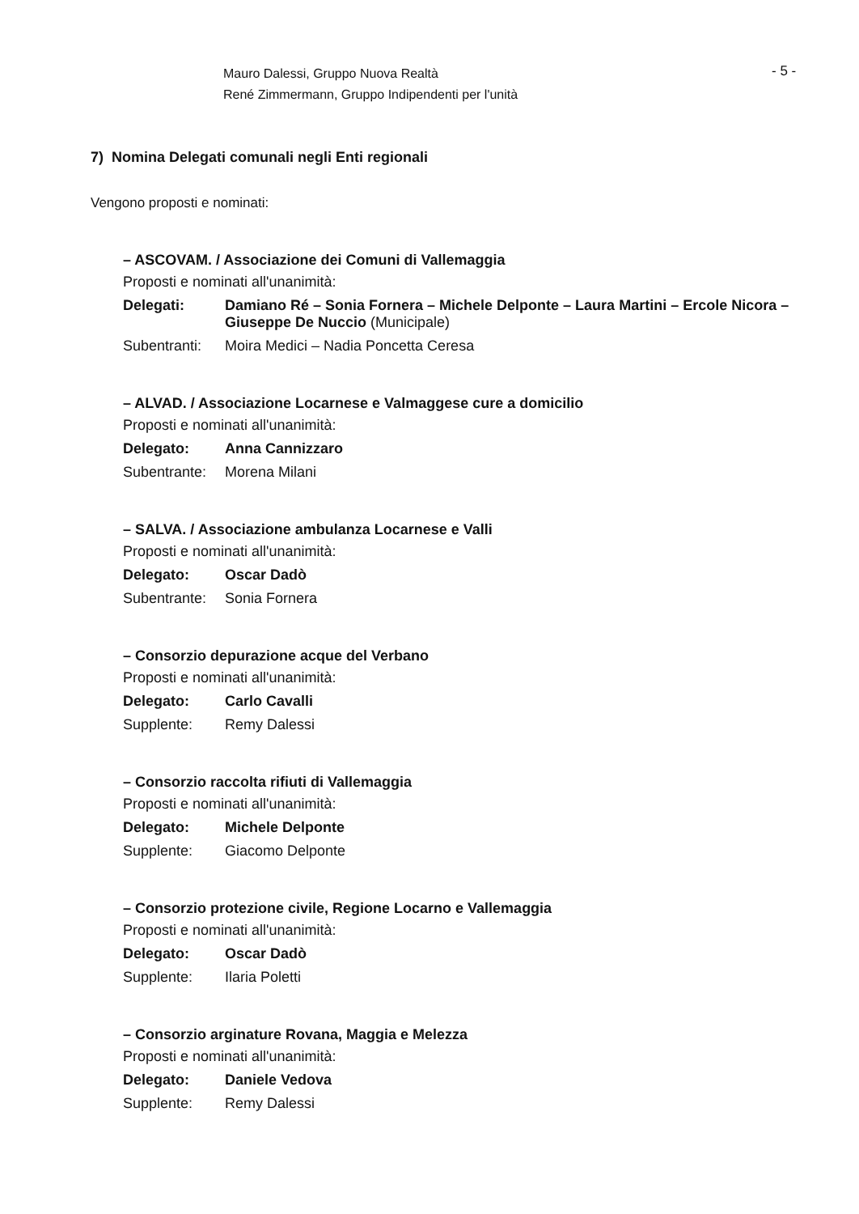Mauro Dalessi, Gruppo Nuova Realtà
René Zimmermann, Gruppo Indipendenti per l'unità
- 5 -
7) Nomina Delegati comunali negli Enti regionali
Vengono proposti e nominati:
– ASCOVAM. / Associazione dei Comuni di Vallemaggia
Proposti e nominati all'unanimità:
Delegati: Damiano Ré – Sonia Fornera – Michele Delponte – Laura Martini – Ercole Nicora – Giuseppe De Nuccio (Municipale)
Subentranti: Moira Medici – Nadia Poncetta Ceresa
– ALVAD. / Associazione Locarnese e Valmaggese cure a domicilio
Proposti e nominati all'unanimità:
Delegato: Anna Cannizzaro
Subentrante: Morena Milani
– SALVA. / Associazione ambulanza Locarnese e Valli
Proposti e nominati all'unanimità:
Delegato: Oscar Dadò
Subentrante: Sonia Fornera
– Consorzio depurazione acque del Verbano
Proposti e nominati all'unanimità:
Delegato: Carlo Cavalli
Supplente: Remy Dalessi
– Consorzio raccolta rifiuti di Vallemaggia
Proposti e nominati all'unanimità:
Delegato: Michele Delponte
Supplente: Giacomo Delponte
– Consorzio protezione civile, Regione Locarno e Vallemaggia
Proposti e nominati all'unanimità:
Delegato: Oscar Dadò
Supplente: Ilaria Poletti
– Consorzio arginature Rovana, Maggia e Melezza
Proposti e nominati all'unanimità:
Delegato: Daniele Vedova
Supplente: Remy Dalessi